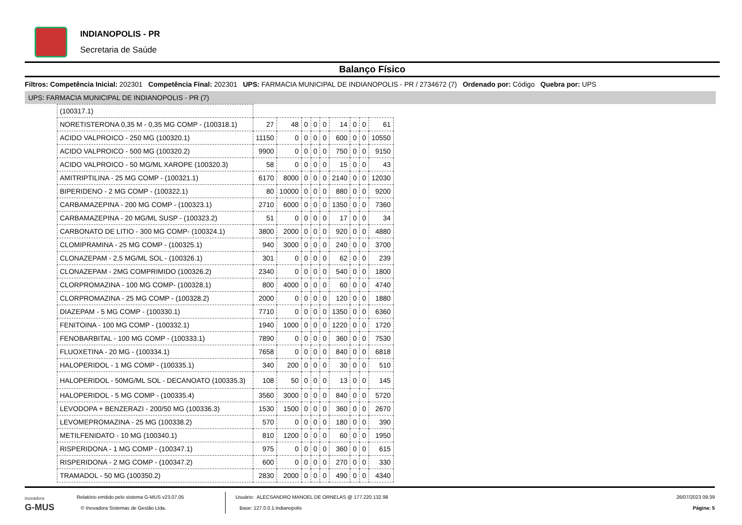INDIANOPOLIS - PR
Secretaria de Saúde
Balanço Físico
Filtros: Competência Inicial: 202301 Competência Final: 202301 UPS: FARMACIA MUNICIPAL DE INDIANOPOLIS - PR / 2734672 (7) Ordenado por: Código Quebra por: UPS
UPS: FARMACIA MUNICIPAL DE INDIANOPOLIS - PR (7)
| (100317.1) | | | | | | | | | |
| NORETISTERONA 0,35 M - 0,35 MG COMP - (100318.1) | 27 | 48 | 0 | 0 | 0 | 14 | 0 | 0 | 61 |
| ACIDO VALPROICO - 250 MG (100320.1) | 11150 | 0 | 0 | 0 | 0 | 600 | 0 | 0 | 10550 |
| ACIDO VALPROICO - 500 MG (100320.2) | 9900 | 0 | 0 | 0 | 0 | 750 | 0 | 0 | 9150 |
| ACIDO VALPROICO - 50 MG/ML XAROPE (100320.3) | 58 | 0 | 0 | 0 | 0 | 15 | 0 | 0 | 43 |
| AMITRIPTILINA - 25 MG COMP - (100321.1) | 6170 | 8000 | 0 | 0 | 0 | 2140 | 0 | 0 | 12030 |
| BIPERIDENO - 2 MG COMP - (100322.1) | 80 | 10000 | 0 | 0 | 0 | 880 | 0 | 0 | 9200 |
| CARBAMAZEPINA - 200 MG COMP - (100323.1) | 2710 | 6000 | 0 | 0 | 0 | 1350 | 0 | 0 | 7360 |
| CARBAMAZEPINA - 20 MG/ML SUSP - (100323.2) | 51 | 0 | 0 | 0 | 0 | 17 | 0 | 0 | 34 |
| CARBONATO DE LITIO - 300 MG COMP- (100324.1) | 3800 | 2000 | 0 | 0 | 0 | 920 | 0 | 0 | 4880 |
| CLOMIPRAMINA - 25 MG COMP - (100325.1) | 940 | 3000 | 0 | 0 | 0 | 240 | 0 | 0 | 3700 |
| CLONAZEPAM - 2,5 MG/ML SOL - (100326.1) | 301 | 0 | 0 | 0 | 0 | 62 | 0 | 0 | 239 |
| CLONAZEPAM - 2MG COMPRIMIDO (100326.2) | 2340 | 0 | 0 | 0 | 0 | 540 | 0 | 0 | 1800 |
| CLORPROMAZINA - 100 MG COMP- (100328.1) | 800 | 4000 | 0 | 0 | 0 | 60 | 0 | 0 | 4740 |
| CLORPROMAZINA - 25 MG COMP - (100328.2) | 2000 | 0 | 0 | 0 | 0 | 120 | 0 | 0 | 1880 |
| DIAZEPAM - 5 MG COMP - (100330.1) | 7710 | 0 | 0 | 0 | 0 | 1350 | 0 | 0 | 6360 |
| FENITOINA - 100 MG COMP - (100332.1) | 1940 | 1000 | 0 | 0 | 0 | 1220 | 0 | 0 | 1720 |
| FENOBARBITAL - 100 MG COMP - (100333.1) | 7890 | 0 | 0 | 0 | 0 | 360 | 0 | 0 | 7530 |
| FLUOXETINA - 20 MG - (100334.1) | 7658 | 0 | 0 | 0 | 0 | 840 | 0 | 0 | 6818 |
| HALOPERIDOL - 1 MG COMP - (100335.1) | 340 | 200 | 0 | 0 | 0 | 30 | 0 | 0 | 510 |
| HALOPERIDOL - 50MG/ML SOL - DECANOATO (100335.3) | 108 | 50 | 0 | 0 | 0 | 13 | 0 | 0 | 145 |
| HALOPERIDOL - 5 MG COMP - (100335.4) | 3560 | 3000 | 0 | 0 | 0 | 840 | 0 | 0 | 5720 |
| LEVODOPA + BENZERAZI - 200/50 MG (100336.3) | 1530 | 1500 | 0 | 0 | 0 | 360 | 0 | 0 | 2670 |
| LEVOMEPROMAZINA - 25 MG (100338.2) | 570 | 0 | 0 | 0 | 0 | 180 | 0 | 0 | 390 |
| METILFENIDATO - 10 MG (100340.1) | 810 | 1200 | 0 | 0 | 0 | 60 | 0 | 0 | 1950 |
| RISPERIDONA - 1 MG COMP - (100347.1) | 975 | 0 | 0 | 0 | 0 | 360 | 0 | 0 | 615 |
| RISPERIDONA - 2 MG COMP - (100347.2) | 600 | 0 | 0 | 0 | 0 | 270 | 0 | 0 | 330 |
| TRAMADOL - 50 MG (100350.2) | 2830 | 2000 | 0 | 0 | 0 | 490 | 0 | 0 | 4340 |
inovadora
G-MUS
Relatório emitido pelo sistema G-MUS v23.07.05
© Inovadora Sistemas de Gestão Ltda.
Usuário: ALECSANDRO MANOEL DE ORNELAS @ 177.220.132.98
Base: 127.0.0.1:indianopolis
26/07/2023 09:39
Página: 5